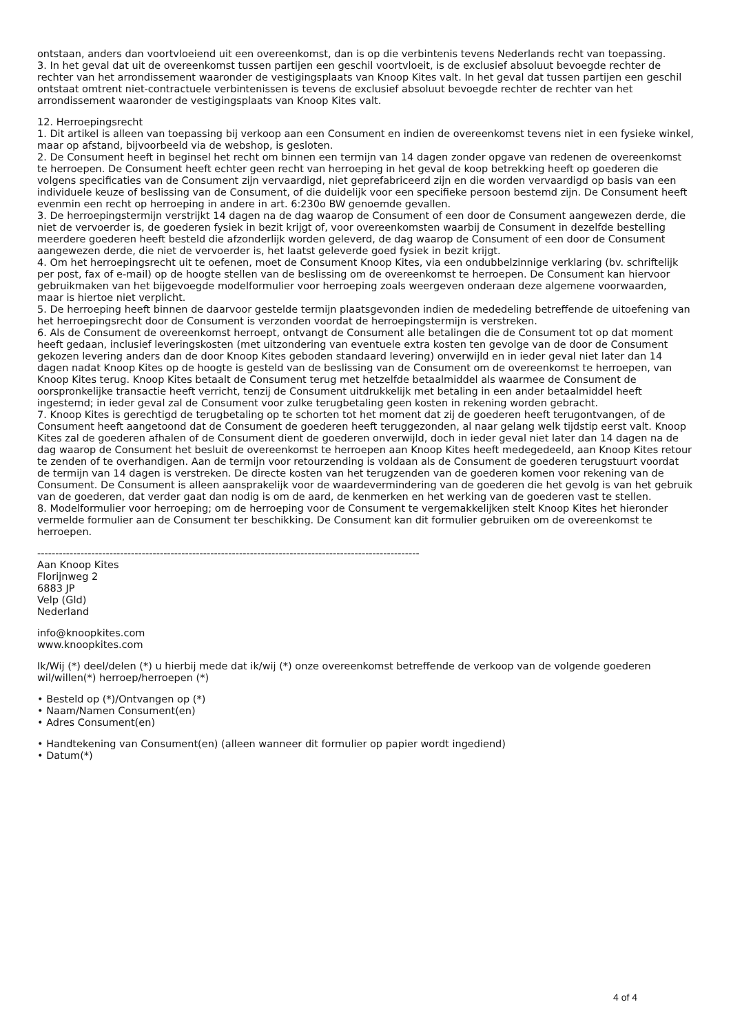ontstaan, anders dan voortvloeiend uit een overeenkomst, dan is op die verbintenis tevens Nederlands recht van toepassing.
3. In het geval dat uit de overeenkomst tussen partijen een geschil voortvloeit, is de exclusief absoluut bevoegde rechter de rechter van het arrondissement waaronder de vestigingsplaats van Knoop Kites valt. In het geval dat tussen partijen een geschil ontstaat omtrent niet-contractuele verbintenissen is tevens de exclusief absoluut bevoegde rechter de rechter van het arrondissement waaronder de vestigingsplaats van Knoop Kites valt.
12. Herroepingsrecht
1. Dit artikel is alleen van toepassing bij verkoop aan een Consument en indien de overeenkomst tevens niet in een fysieke winkel, maar op afstand, bijvoorbeeld via de webshop, is gesloten.
2. De Consument heeft in beginsel het recht om binnen een termijn van 14 dagen zonder opgave van redenen de overeenkomst te herroepen. De Consument heeft echter geen recht van herroeping in het geval de koop betrekking heeft op goederen die volgens specificaties van de Consument zijn vervaardigd, niet geprefabriceerd zijn en die worden vervaardigd op basis van een individuele keuze of beslissing van de Consument, of die duidelijk voor een specifieke persoon bestemd zijn. De Consument heeft evenmin een recht op herroeping in andere in art. 6:230o BW genoemde gevallen.
3. De herroepingstermijn verstrijkt 14 dagen na de dag waarop de Consument of een door de Consument aangewezen derde, die niet de vervoerder is, de goederen fysiek in bezit krijgt of, voor overeenkomsten waarbij de Consument in dezelfde bestelling meerdere goederen heeft besteld die afzonderlijk worden geleverd, de dag waarop de Consument of een door de Consument aangewezen derde, die niet de vervoerder is, het laatst geleverde goed fysiek in bezit krijgt.
4. Om het herroepingsrecht uit te oefenen, moet de Consument Knoop Kites, via een ondubbelzinnige verklaring (bv. schriftelijk per post, fax of e-mail) op de hoogte stellen van de beslissing om de overeenkomst te herroepen. De Consument kan hiervoor gebruikmaken van het bijgevoegde modelformulier voor herroeping zoals weergeven onderaan deze algemene voorwaarden, maar is hiertoe niet verplicht.
5. De herroeping heeft binnen de daarvoor gestelde termijn plaatsgevonden indien de mededeling betreffende de uitoefening van het herroepingsrecht door de Consument is verzonden voordat de herroepingstermijn is verstreken.
6. Als de Consument de overeenkomst herroept, ontvangt de Consument alle betalingen die de Consument tot op dat moment heeft gedaan, inclusief leveringskosten (met uitzondering van eventuele extra kosten ten gevolge van de door de Consument gekozen levering anders dan de door Knoop Kites geboden standaard levering) onverwijld en in ieder geval niet later dan 14 dagen nadat Knoop Kites op de hoogte is gesteld van de beslissing van de Consument om de overeenkomst te herroepen, van Knoop Kites terug. Knoop Kites betaalt de Consument terug met hetzelfde betaalmiddel als waarmee de Consument de oorspronkelijke transactie heeft verricht, tenzij de Consument uitdrukkelijk met betaling in een ander betaalmiddel heeft ingestemd; in ieder geval zal de Consument voor zulke terugbetaling geen kosten in rekening worden gebracht.
7. Knoop Kites is gerechtigd de terugbetaling op te schorten tot het moment dat zij de goederen heeft terugontvangen, of de Consument heeft aangetoond dat de Consument de goederen heeft teruggezonden, al naar gelang welk tijdstip eerst valt. Knoop Kites zal de goederen afhalen of de Consument dient de goederen onverwijld, doch in ieder geval niet later dan 14 dagen na de dag waarop de Consument het besluit de overeenkomst te herroepen aan Knoop Kites heeft medegedeeld, aan Knoop Kites retour te zenden of te overhandigen. Aan de termijn voor retourzending is voldaan als de Consument de goederen terugstuurt voordat de termijn van 14 dagen is verstreken. De directe kosten van het terugzenden van de goederen komen voor rekening van de Consument. De Consument is alleen aansprakelijk voor de waardevermindering van de goederen die het gevolg is van het gebruik van de goederen, dat verder gaat dan nodig is om de aard, de kenmerken en het werking van de goederen vast te stellen.
8. Modelformulier voor herroeping; om de herroeping voor de Consument te vergemakkelijken stelt Knoop Kites het hieronder vermelde formulier aan de Consument ter beschikking. De Consument kan dit formulier gebruiken om de overeenkomst te herroepen.
----------------------------------------------------------------------------------------------------------
Aan Knoop Kites
Florijnweg 2
6883 JP
Velp (Gld)
Nederland
info@knoopkites.com
www.knoopkites.com
Ik/Wij (*) deel/delen (*) u hierbij mede dat ik/wij (*) onze overeenkomst betreffende de verkoop van de volgende goederen wil/willen(*) herroep/herroepen (*)
• Besteld op (*)/Ontvangen op (*)
• Naam/Namen Consument(en)
• Adres Consument(en)
• Handtekening van Consument(en) (alleen wanneer dit formulier op papier wordt ingediend)
• Datum(*)
4 of 4